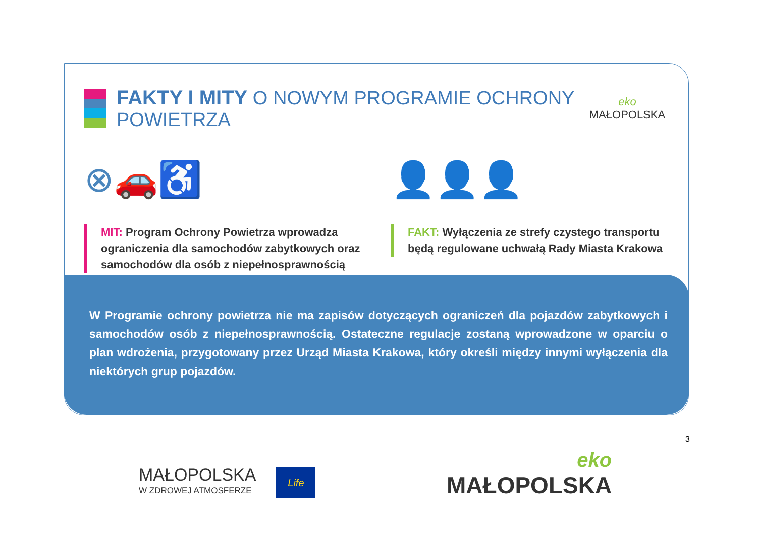FAKTY I MITY O NOWYM PROGRAMIE OCHRONY POWIETRZA
eko
MAŁOPOLSKA
⊗🚗♿
MIT: Program Ochrony Powietrza wprowadza ograniczenia dla samochodów zabytkowych oraz samochodów dla osób z niepełnosprawnością
👤👤👤
FAKT: Wyłączenia ze strefy czystego transportu będą regulowane uchwałą Rady Miasta Krakowa
W Programie ochrony powietrza nie ma zapisów dotyczących ograniczeń dla pojazdów zabytkowych i samochodów osób z niepełnosprawnością. Ostateczne regulacje zostaną wprowadzone w oparciu o plan wdrożenia, przygotowany przez Urząd Miasta Krakowa, który określi między innymi wyłączenia dla niektórych grup pojazdów.
3
MAŁOPOLSKA
W ZDROWEJ ATMOSFERZE
Life
eko
MAŁOPOLSKA